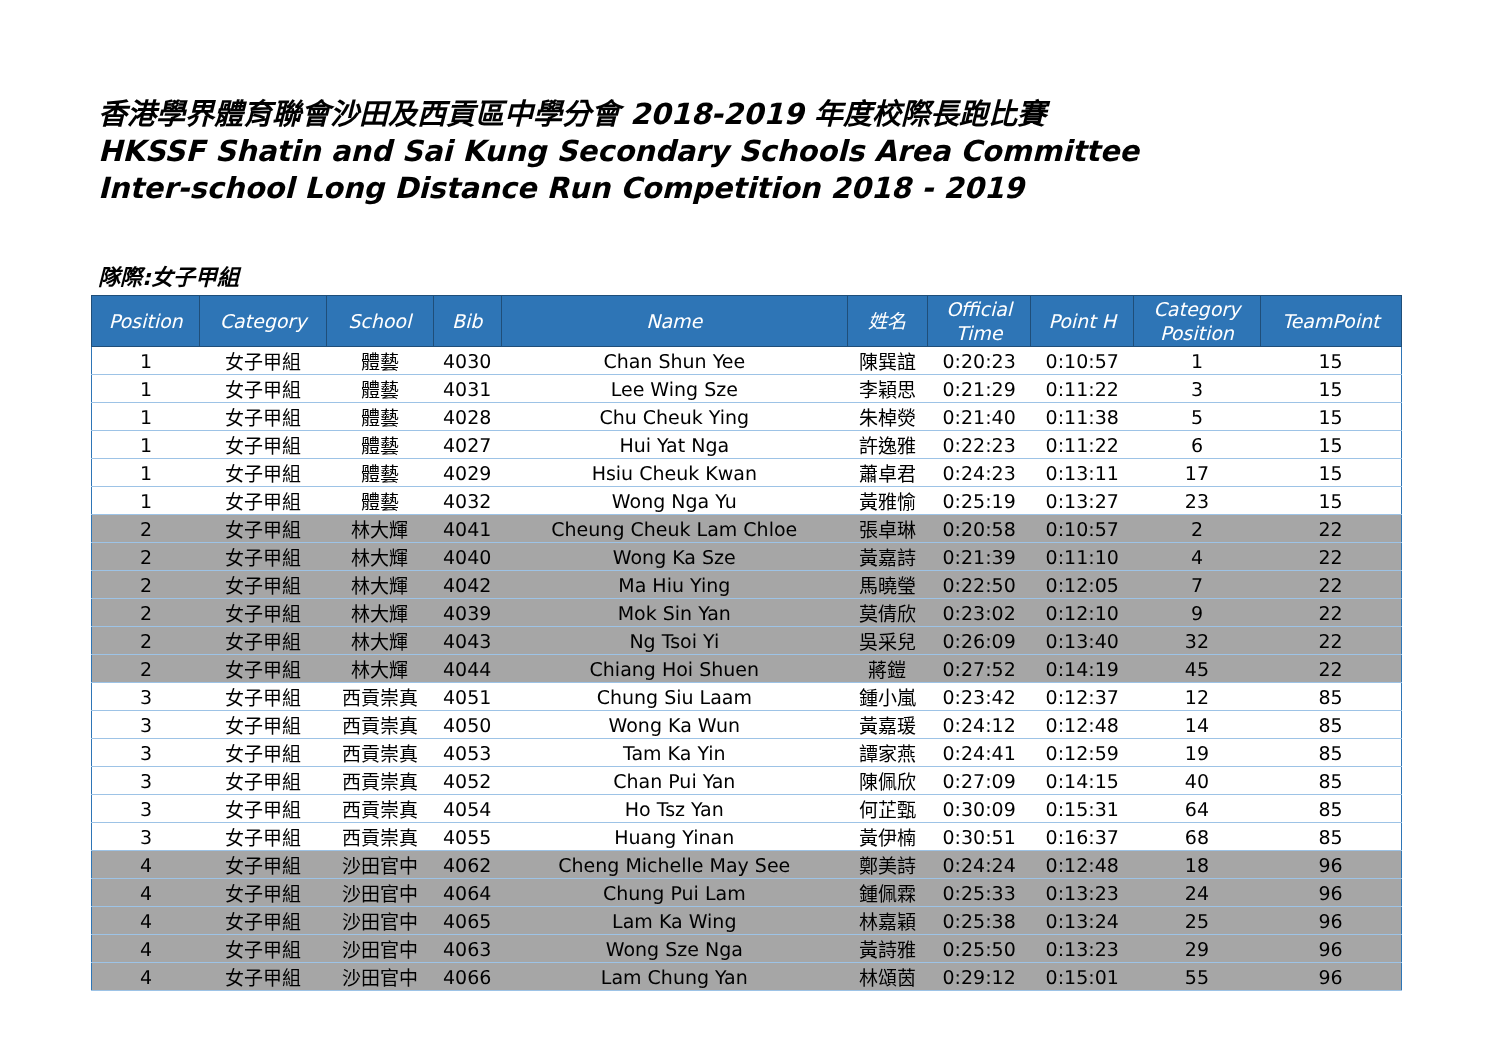香港學界體育聯會沙田及西貢區中學分會 2018-2019 年度校際長跑比賽
HKSSF Shatin and Sai Kung Secondary Schools Area Committee
Inter-school Long Distance Run Competition 2018 - 2019
隊際:女子甲組
| Position | Category | School | Bib | Name | 姓名 | Official Time | Point H | Category Position | TeamPoint |
| --- | --- | --- | --- | --- | --- | --- | --- | --- | --- |
| 1 | 女子甲組 | 體藝 | 4030 | Chan Shun Yee | 陳巽誼 | 0:20:23 | 0:10:57 | 1 | 15 |
| 1 | 女子甲組 | 體藝 | 4031 | Lee Wing Sze | 李穎思 | 0:21:29 | 0:11:22 | 3 | 15 |
| 1 | 女子甲組 | 體藝 | 4028 | Chu Cheuk Ying | 朱棹熒 | 0:21:40 | 0:11:38 | 5 | 15 |
| 1 | 女子甲組 | 體藝 | 4027 | Hui Yat Nga | 許逸雅 | 0:22:23 | 0:11:22 | 6 | 15 |
| 1 | 女子甲組 | 體藝 | 4029 | Hsiu Cheuk Kwan | 蕭卓君 | 0:24:23 | 0:13:11 | 17 | 15 |
| 1 | 女子甲組 | 體藝 | 4032 | Wong Nga Yu | 黃雅愉 | 0:25:19 | 0:13:27 | 23 | 15 |
| 2 | 女子甲組 | 林大輝 | 4041 | Cheung Cheuk Lam Chloe | 張卓琳 | 0:20:58 | 0:10:57 | 2 | 22 |
| 2 | 女子甲組 | 林大輝 | 4040 | Wong Ka Sze | 黃嘉詩 | 0:21:39 | 0:11:10 | 4 | 22 |
| 2 | 女子甲組 | 林大輝 | 4042 | Ma Hiu Ying | 馬曉瑩 | 0:22:50 | 0:12:05 | 7 | 22 |
| 2 | 女子甲組 | 林大輝 | 4039 | Mok Sin Yan | 莫倩欣 | 0:23:02 | 0:12:10 | 9 | 22 |
| 2 | 女子甲組 | 林大輝 | 4043 | Ng Tsoi Yi | 吳采兒 | 0:26:09 | 0:13:40 | 32 | 22 |
| 2 | 女子甲組 | 林大輝 | 4044 | Chiang Hoi Shuen | 蔣鎧 | 0:27:52 | 0:14:19 | 45 | 22 |
| 3 | 女子甲組 | 西貢崇真 | 4051 | Chung Siu Laam | 鍾小嵐 | 0:23:42 | 0:12:37 | 12 | 85 |
| 3 | 女子甲組 | 西貢崇真 | 4050 | Wong Ka Wun | 黃嘉瑗 | 0:24:12 | 0:12:48 | 14 | 85 |
| 3 | 女子甲組 | 西貢崇真 | 4053 | Tam Ka Yin | 譚家燕 | 0:24:41 | 0:12:59 | 19 | 85 |
| 3 | 女子甲組 | 西貢崇真 | 4052 | Chan Pui Yan | 陳佩欣 | 0:27:09 | 0:14:15 | 40 | 85 |
| 3 | 女子甲組 | 西貢崇真 | 4054 | Ho Tsz Yan | 何芷甄 | 0:30:09 | 0:15:31 | 64 | 85 |
| 3 | 女子甲組 | 西貢崇真 | 4055 | Huang Yinan | 黃伊楠 | 0:30:51 | 0:16:37 | 68 | 85 |
| 4 | 女子甲組 | 沙田官中 | 4062 | Cheng Michelle May See | 鄭美詩 | 0:24:24 | 0:12:48 | 18 | 96 |
| 4 | 女子甲組 | 沙田官中 | 4064 | Chung Pui Lam | 鍾佩霖 | 0:25:33 | 0:13:23 | 24 | 96 |
| 4 | 女子甲組 | 沙田官中 | 4065 | Lam Ka Wing | 林嘉穎 | 0:25:38 | 0:13:24 | 25 | 96 |
| 4 | 女子甲組 | 沙田官中 | 4063 | Wong Sze Nga | 黃詩雅 | 0:25:50 | 0:13:23 | 29 | 96 |
| 4 | 女子甲組 | 沙田官中 | 4066 | Lam Chung Yan | 林頌茵 | 0:29:12 | 0:15:01 | 55 | 96 |